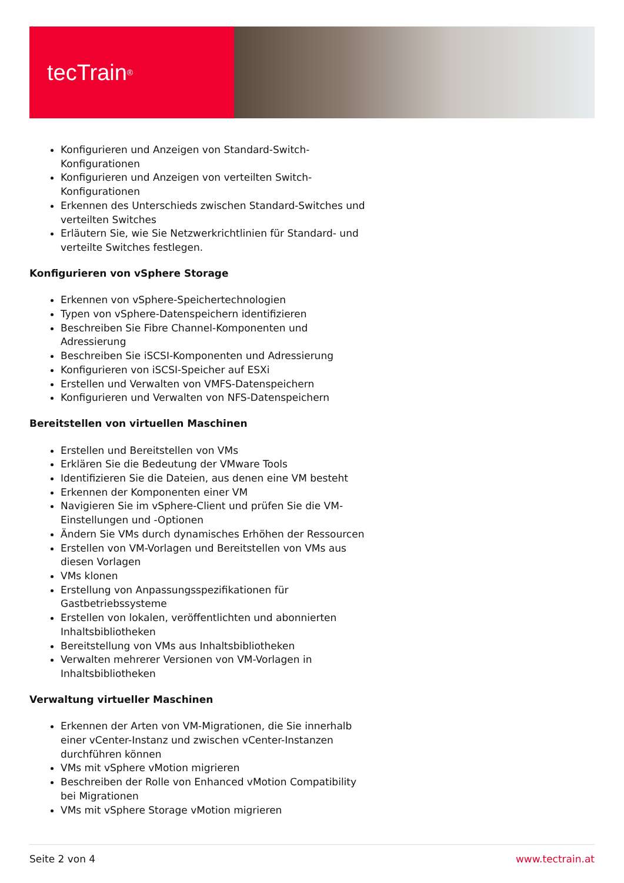tecTrain<sup>®</sup>
Konfigurieren und Anzeigen von Standard-Switch-Konfigurationen
Konfigurieren und Anzeigen von verteilten Switch-Konfigurationen
Erkennen des Unterschieds zwischen Standard-Switches und verteilten Switches
Erläutern Sie, wie Sie Netzwerkrichtlinien für Standard- und verteilte Switches festlegen.
Konfigurieren von vSphere Storage
Erkennen von vSphere-Speichertechnologien
Typen von vSphere-Datenspeichern identifizieren
Beschreiben Sie Fibre Channel-Komponenten und Adressierung
Beschreiben Sie iSCSI-Komponenten und Adressierung
Konfigurieren von iSCSI-Speicher auf ESXi
Erstellen und Verwalten von VMFS-Datenspeichern
Konfigurieren und Verwalten von NFS-Datenspeichern
Bereitstellen von virtuellen Maschinen
Erstellen und Bereitstellen von VMs
Erklären Sie die Bedeutung der VMware Tools
Identifizieren Sie die Dateien, aus denen eine VM besteht
Erkennen der Komponenten einer VM
Navigieren Sie im vSphere-Client und prüfen Sie die VM-Einstellungen und -Optionen
Ändern Sie VMs durch dynamisches Erhöhen der Ressourcen
Erstellen von VM-Vorlagen und Bereitstellen von VMs aus diesen Vorlagen
VMs klonen
Erstellung von Anpassungsspezifikationen für Gastbetriebssysteme
Erstellen von lokalen, veröffentlichten und abonnierten Inhaltsbibliotheken
Bereitstellung von VMs aus Inhaltsbibliotheken
Verwalten mehrerer Versionen von VM-Vorlagen in Inhaltsbibliotheken
Verwaltung virtueller Maschinen
Erkennen der Arten von VM-Migrationen, die Sie innerhalb einer vCenter-Instanz und zwischen vCenter-Instanzen durchführen können
VMs mit vSphere vMotion migrieren
Beschreiben der Rolle von Enhanced vMotion Compatibility bei Migrationen
VMs mit vSphere Storage vMotion migrieren
Seite 2 von 4 www.tectrain.at